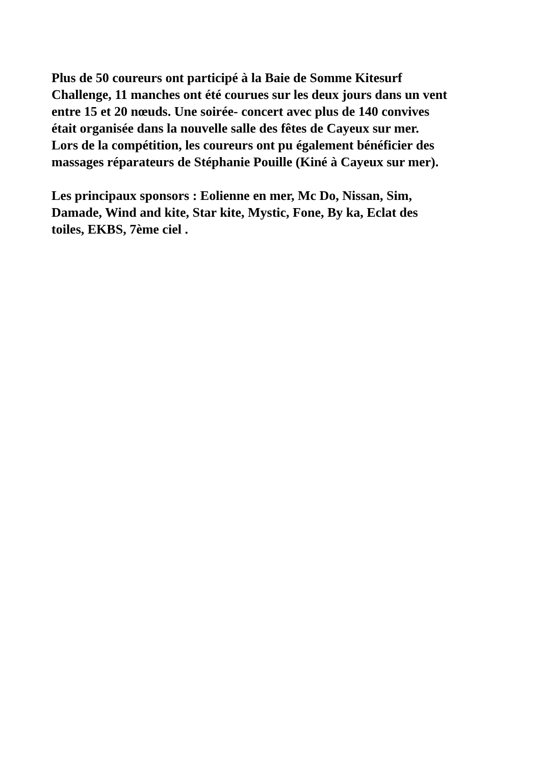Plus de 50 coureurs ont participé à la Baie de Somme Kitesurf
Challenge, 11 manches ont été courues sur les deux jours dans un vent
entre 15 et 20 nœuds. Une soirée- concert avec plus de 140 convives
était organisée dans la nouvelle salle des fêtes de Cayeux sur mer.
Lors de la compétition, les coureurs ont pu également bénéficier des
massages réparateurs de Stéphanie Pouille (Kiné à Cayeux sur mer).
Les principaux sponsors : Eolienne en mer, Mc Do, Nissan, Sim,
Damade, Wind and kite, Star kite, Mystic, Fone, By ka, Eclat des
toiles, EKBS, 7ème ciel .